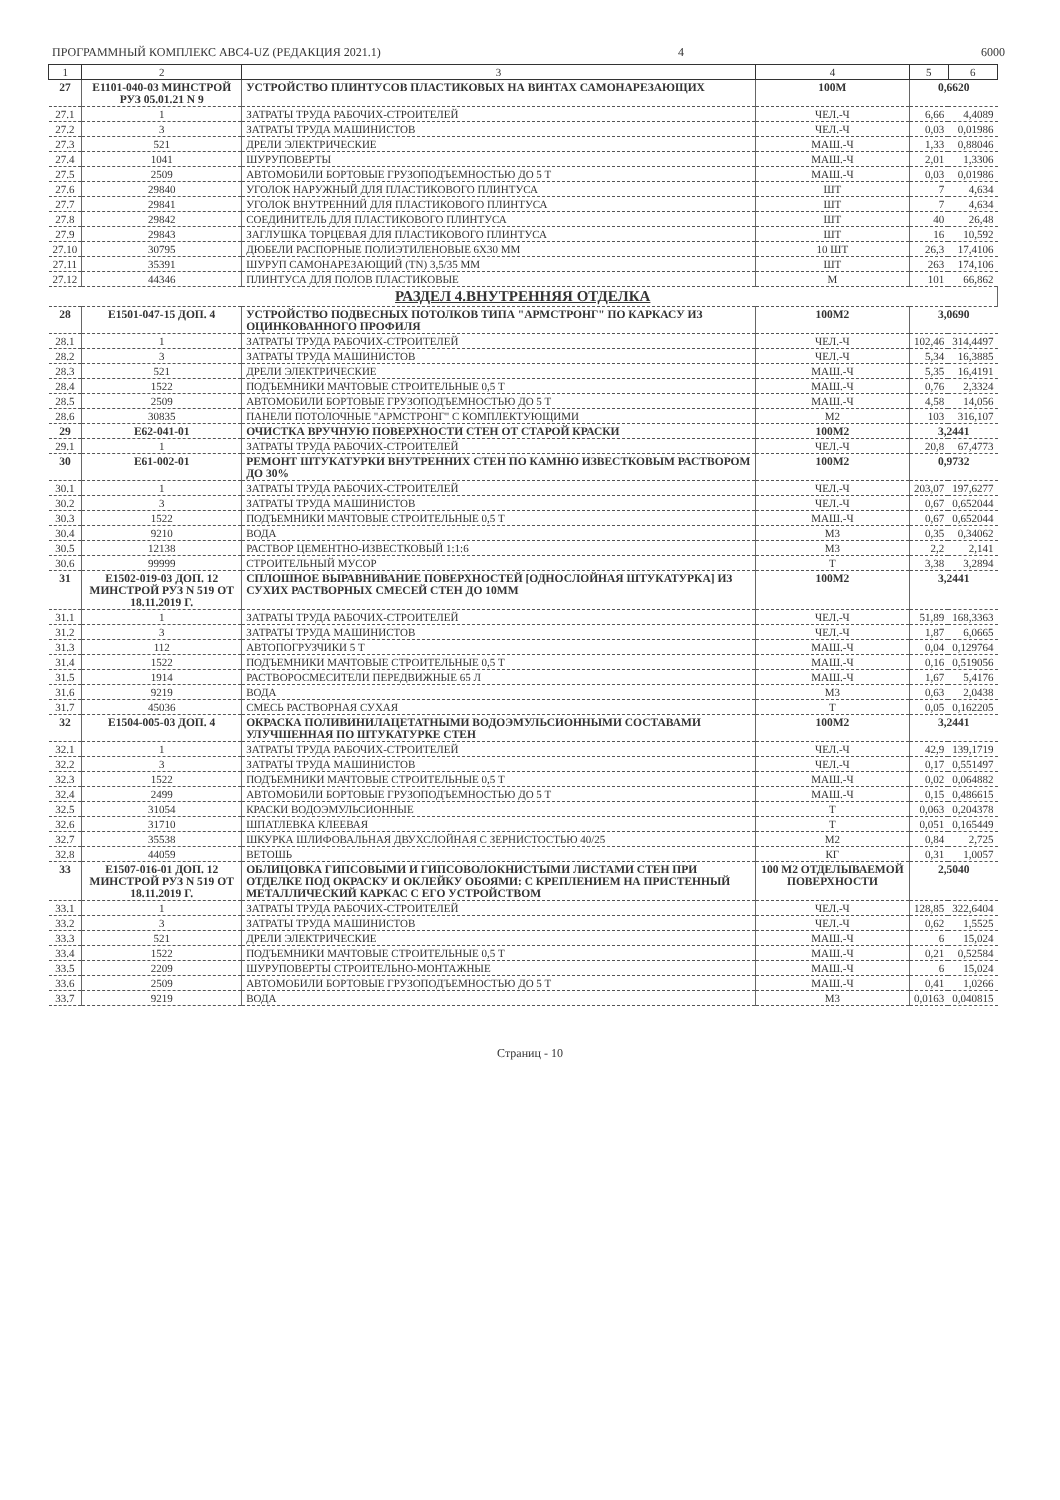ПРОГРАММНЫЙ КОМПЛЕКС АВС4-UZ (РЕДАКЦИЯ 2021.1) 4 6000
| 1 | 2 | 3 | 4 | 5 | 6 |
| --- | --- | --- | --- | --- | --- |
| 27 | Е1101-040-03 МИНСТРОЙ РУЗ 05.01.21 N 9 | УСТРОЙСТВО ПЛИНТУСОВ ПЛАСТИКОВЫХ НА ВИНТАХ САМОНАРЕЗАЮЩИХ | 100М | 0,6620 | |
| 27.1 | 1 | ЗАТРАТЫ ТРУДА РАБОЧИХ-СТРОИТЕЛЕЙ | ЧЕЛ.-Ч | 6,66 | 4,4089 |
| 27.2 | 3 | ЗАТРАТЫ ТРУДА МАШИНИСТОВ | ЧЕЛ.-Ч | 0,03 | 0,01986 |
| 27.3 | 521 | ДРЕЛИ ЭЛЕКТРИЧЕСКИЕ | МАШ.-Ч | 1,33 | 0,88046 |
| 27.4 | 1041 | ШУРУПОВЕРТЫ | МАШ.-Ч | 2,01 | 1,3306 |
| 27.5 | 2509 | АВТОМОБИЛИ БОРТОВЫЕ ГРУЗОПОДЪЕМНОСТЬЮ ДО 5 Т | МАШ.-Ч | 0,03 | 0,01986 |
| 27.6 | 29840 | УГОЛОК НАРУЖНЫЙ ДЛЯ ПЛАСТИКОВОГО ПЛИНТУСА | ШТ | 7 | 4,634 |
| 27.7 | 29841 | УГОЛОК ВНУТРЕННИЙ ДЛЯ ПЛАСТИКОВОГО ПЛИНТУСА | ШТ | 7 | 4,634 |
| 27.8 | 29842 | СОЕДИНИТЕЛЬ ДЛЯ ПЛАСТИКОВОГО ПЛИНТУСА | ШТ | 40 | 26,48 |
| 27.9 | 29843 | ЗАГЛУШКА ТОРЦЕВАЯ ДЛЯ ПЛАСТИКОВОГО ПЛИНТУСА | ШТ | 16 | 10,592 |
| 27.10 | 30795 | ДЮБЕЛИ РАСПОРНЫЕ ПОЛИЭТИЛЕНОВЫЕ 6Х30 ММ | 10 ШТ | 26,3 | 17,4106 |
| 27.11 | 35391 | ШУРУП САМОНАРЕЗАЮЩИЙ (TN) 3,5/35 ММ | ШТ | 263 | 174,106 |
| 27.12 | 44346 | ПЛИНТУСА ДЛЯ ПОЛОВ ПЛАСТИКОВЫЕ | М | 101 | 66,862 |
| РАЗДЕЛ 4.ВНУТРЕННЯЯ ОТДЕЛКА | | | | | |
| 28 | Е1501-047-15 ДОП. 4 | УСТРОЙСТВО ПОДВЕСНЫХ ПОТОЛКОВ ТИПА "АРМСТРОНГ" ПО КАРКАСУ ИЗ ОЦИНКОВАННОГО ПРОФИЛЯ | 100М2 | 3,0690 | |
| 28.1 | 1 | ЗАТРАТЫ ТРУДА РАБОЧИХ-СТРОИТЕЛЕЙ | ЧЕЛ.-Ч | 102,46 | 314,4497 |
| 28.2 | 3 | ЗАТРАТЫ ТРУДА МАШИНИСТОВ | ЧЕЛ.-Ч | 5,34 | 16,3885 |
| 28.3 | 521 | ДРЕЛИ ЭЛЕКТРИЧЕСКИЕ | МАШ.-Ч | 5,35 | 16,4191 |
| 28.4 | 1522 | ПОДЪЕМНИКИ МАЧТОВЫЕ СТРОИТЕЛЬНЫЕ 0,5 Т | МАШ.-Ч | 0,76 | 2,3324 |
| 28.5 | 2509 | АВТОМОБИЛИ БОРТОВЫЕ ГРУЗОПОДЪЕМНОСТЬЮ ДО 5 Т | МАШ.-Ч | 4,58 | 14,056 |
| 28.6 | 30835 | ПАНЕЛИ ПОТОЛОЧНЫЕ "АРМСТРОНГ" С КОМПЛЕКТУЮЩИМИ | М2 | 103 | 316,107 |
| 29 | Е62-041-01 | ОЧИСТКА ВРУЧНУЮ ПОВЕРХНОСТИ СТЕН ОТ СТАРОЙ КРАСКИ | 100М2 | 3,2441 | |
| 29.1 | 1 | ЗАТРАТЫ ТРУДА РАБОЧИХ-СТРОИТЕЛЕЙ | ЧЕЛ.-Ч | 20,8 | 67,4773 |
| 30 | Е61-002-01 | РЕМОНТ ШТУКАТУРКИ ВНУТРЕННИХ СТЕН ПО КАМНЮ ИЗВЕСТКОВЫМ РАСТВОРОМ ДО 30% | 100М2 | 0,9732 | |
| 30.1 | 1 | ЗАТРАТЫ ТРУДА РАБОЧИХ-СТРОИТЕЛЕЙ | ЧЕЛ.-Ч | 203,07 | 197,6277 |
| 30.2 | 3 | ЗАТРАТЫ ТРУДА МАШИНИСТОВ | ЧЕЛ.-Ч | 0,67 | 0,652044 |
| 30.3 | 1522 | ПОДЪЕМНИКИ МАЧТОВЫЕ СТРОИТЕЛЬНЫЕ 0,5 Т | МАШ.-Ч | 0,67 | 0,652044 |
| 30.4 | 9210 | ВОДА | М3 | 0,35 | 0,34062 |
| 30.5 | 12138 | РАСТВОР ЦЕМЕНТНО-ИЗВЕСТКОВЫЙ 1:1:6 | М3 | 2,2 | 2,141 |
| 30.6 | 99999 | СТРОИТЕЛЬНЫЙ МУСОР | Т | 3,38 | 3,2894 |
| 31 | Е1502-019-03 ДОП. 12 МИНСТРОЙ РУЗ N 519 ОТ 18.11.2019 Г. | СПЛОШНОЕ ВЫРАВНИВАНИЕ ПОВЕРХНОСТЕЙ [ОДНОСЛОЙНАЯ ШТУКАТУРКА] ИЗ СУХИХ РАСТВОРНЫХ СМЕСЕЙ СТЕН ДО 10ММ | 100М2 | 3,2441 | |
| 31.1 | 1 | ЗАТРАТЫ ТРУДА РАБОЧИХ-СТРОИТЕЛЕЙ | ЧЕЛ.-Ч | 51,89 | 168,3363 |
| 31.2 | 3 | ЗАТРАТЫ ТРУДА МАШИНИСТОВ | ЧЕЛ.-Ч | 1,87 | 6,0665 |
| 31.3 | 112 | АВТОПОГРУЗЧИКИ 5 Т | МАШ.-Ч | 0,04 | 0,129764 |
| 31.4 | 1522 | ПОДЪЕМНИКИ МАЧТОВЫЕ СТРОИТЕЛЬНЫЕ 0,5 Т | МАШ.-Ч | 0,16 | 0,519056 |
| 31.5 | 1914 | РАСТВОРОСМЕСИТЕЛИ ПЕРЕДВИЖНЫЕ 65 Л | МАШ.-Ч | 1,67 | 5,4176 |
| 31.6 | 9219 | ВОДА | М3 | 0,63 | 2,0438 |
| 31.7 | 45036 | СМЕСЬ РАСТВОРНАЯ СУХАЯ | Т | 0,05 | 0,162205 |
| 32 | Е1504-005-03 ДОП. 4 | ОКРАСКА ПОЛИВИНИЛАЦЕТАТНЫМИ ВОДОЭМУЛЬСИОННЫМИ СОСТАВАМИ УЛУЧШЕННАЯ ПО ШТУКАТУРКЕ СТЕН | 100М2 | 3,2441 | |
| 32.1 | 1 | ЗАТРАТЫ ТРУДА РАБОЧИХ-СТРОИТЕЛЕЙ | ЧЕЛ.-Ч | 42,9 | 139,1719 |
| 32.2 | 3 | ЗАТРАТЫ ТРУДА МАШИНИСТОВ | ЧЕЛ.-Ч | 0,17 | 0,551497 |
| 32.3 | 1522 | ПОДЪЕМНИКИ МАЧТОВЫЕ СТРОИТЕЛЬНЫЕ 0,5 Т | МАШ.-Ч | 0,02 | 0,064882 |
| 32.4 | 2499 | АВТОМОБИЛИ БОРТОВЫЕ ГРУЗОПОДЪЕМНОСТЬЮ ДО 5 Т | МАШ.-Ч | 0,15 | 0,486615 |
| 32.5 | 31054 | КРАСКИ ВОДОЭМУЛЬСИОННЫЕ | Т | 0,063 | 0,204378 |
| 32.6 | 31710 | ШПАТЛЕВКА КЛЕЕВАЯ | Т | 0,051 | 0,165449 |
| 32.7 | 35538 | ШКУРКА ШЛИФОВАЛЬНАЯ ДВУХСЛОЙНАЯ С ЗЕРНИСТОСТЬЮ 40/25 | М2 | 0,84 | 2,725 |
| 32.8 | 44059 | ВЕТОШЬ | КГ | 0,31 | 1,0057 |
| 33 | Е1507-016-01 ДОП. 12 МИНСТРОЙ РУЗ N 519 ОТ 18.11.2019 Г. | ОБЛИЦОВКА ГИПСОВЫМИ И ГИПСОВОЛОКНИСТЫМИ ЛИСТАМИ СТЕН ПРИ ОТДЕЛКЕ ПОД ОКРАСКУ И ОКЛЕЙКУ ОБОЯМИ: С КРЕПЛЕНИЕМ НА ПРИСТЕННЫЙ МЕТАЛЛИЧЕСКИЙ КАРКАС С ЕГО УСТРОЙСТВОМ | 100 М2 ОТДЕЛЫВАЕМОЙ ПОВЕРХНОСТИ | 2,5040 | |
| 33.1 | 1 | ЗАТРАТЫ ТРУДА РАБОЧИХ-СТРОИТЕЛЕЙ | ЧЕЛ.-Ч | 128,85 | 322,6404 |
| 33.2 | 3 | ЗАТРАТЫ ТРУДА МАШИНИСТОВ | ЧЕЛ.-Ч | 0,62 | 1,5525 |
| 33.3 | 521 | ДРЕЛИ ЭЛЕКТРИЧЕСКИЕ | МАШ.-Ч | 6 | 15,024 |
| 33.4 | 1522 | ПОДЪЕМНИКИ МАЧТОВЫЕ СТРОИТЕЛЬНЫЕ 0,5 Т | МАШ.-Ч | 0,21 | 0,52584 |
| 33.5 | 2209 | ШУРУПОВЕРТЫ СТРОИТЕЛЬНО-МОНТАЖНЫЕ | МАШ.-Ч | 6 | 15,024 |
| 33.6 | 2509 | АВТОМОБИЛИ БОРТОВЫЕ ГРУЗОПОДЪЕМНОСТЬЮ ДО 5 Т | МАШ.-Ч | 0,41 | 1,0266 |
| 33.7 | 9219 | ВОДА | М3 | 0,0163 | 0,040815 |
Страниц - 10